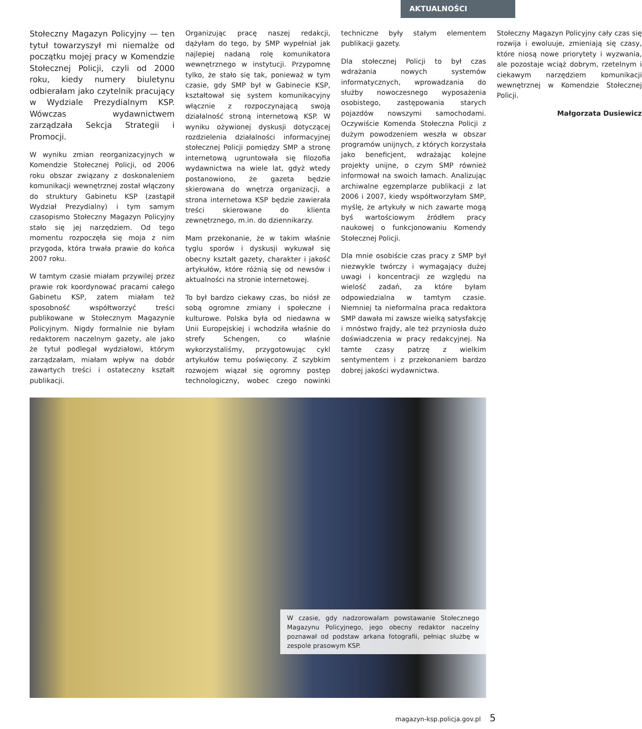AKTUALNOŚCI
Stołeczny Magazyn Policyjny — ten tytuł towarzyszył mi niemalże od początku mojej pracy w Komendzie Stołecznej Policji, czyli od 2000 roku, kiedy numery biuletynu odbierałam jako czytelnik pracujący w Wydziale Prezydialnym KSP. Wówczas wydawnictwem zarządzała Sekcja Strategii i Promocji.
W wyniku zmian reorganizacyjnych w Komendzie Stołecznej Policji, od 2006 roku obszar związany z doskonaleniem komunikacji wewnętrznej został włączony do struktury Gabinetu KSP (zastąpił Wydział Prezydialny) i tym samym czasopismo Stołeczny Magazyn Policyjny stało się jej narzędziem. Od tego momentu rozpoczęła się moja z nim przygoda, która trwała prawie do końca 2007 roku.
W tamtym czasie miałam przywilej przez prawie rok koordynować pracami całego Gabinetu KSP, zatem miałam też sposobność współtworzyć treści publikowane w Stołecznym Magazynie Policyjnym. Nigdy formalnie nie byłam redaktorem naczelnym gazety, ale jako że tytuł podlegał wydziałowi, którym zarządzałam, miałam wpływ na dobór zawartych treści i ostateczny kształt publikacji.
Organizując pracę naszej redakcji, dążyłam do tego, by SMP wypełniał jak najlepiej nadaną rolę komunikatora wewnętrznego w instytucji. Przypomnę tylko, że stało się tak, ponieważ w tym czasie, gdy SMP był w Gabinecie KSP, kształtował się system komunikacyjny włącznie z rozpoczynającą swoją działalność stroną internetową KSP. W wyniku ożywionej dyskusji dotyczącej rozdzielenia działalności informacyjnej stołecznej Policji pomiędzy SMP a stronę internetową ugruntowała się filozofia wydawnictwa na wiele lat, gdyż wtedy postanowiono, że gazeta będzie skierowana do wnętrza organizacji, a strona internetowa KSP będzie zawierała treści skierowane do klienta zewnętrznego, m.in. do dziennikarzy.
Mam przekonanie, że w takim właśnie tyglu sporów i dyskusji wykuwał się obecny kształt gazety, charakter i jakość artykułów, które różnią się od newsów i aktualności na stronie internetowej.
To był bardzo ciekawy czas, bo niósł ze sobą ogromne zmiany i społeczne i kulturowe. Polska była od niedawna w Unii Europejskiej i wchodziła właśnie do strefy Schengen, co właśnie wykorzystaliśmy, przygotowując cykl artykułów temu poświęcony. Z szybkim rozwojem wiązał się ogromny postęp technologiczny, wobec czego nowinki techniczne były stałym elementem publikacji gazety.
Dla stołecznej Policji to był czas wdrażania nowych systemów informatycznych, wprowadzania do służby nowoczesnego wyposażenia osobistego, zastępowania starych pojazdów nowszymi samochodami. Oczywiście Komenda Stołeczna Policji z dużym powodzeniem weszła w obszar programów unijnych, z których korzystała jako beneficjent, wdrażając kolejne projekty unijne, o czym SMP również informował na swoich łamach. Analizując archiwalne egzemplarze publikacji z lat 2006 i 2007, kiedy współtworzyłam SMP, myślę, że artykuły w nich zawarte mogą byś wartościowym źródłem pracy naukowej o funkcjonowaniu Komendy Stołecznej Policji.
Dla mnie osobiście czas pracy z SMP był niezwykle twórczy i wymagający dużej uwagi i koncentracji ze względu na wielość zadań, za które byłam odpowiedzialna w tamtym czasie. Niemniej ta nieformalna praca redaktora SMP dawała mi zawsze wielką satysfakcję i mnóstwo frajdy, ale też przyniosła dużo doświadczenia w pracy redakcyjnej. Na tamte czasy patrzę z wielkim sentymentem i z przekonaniem bardzo dobrej jakości wydawnictwa.
Stołeczny Magazyn Policyjny cały czas się rozwija i ewoluuje, zmieniają się czasy, które niosą nowe priorytety i wyzwania, ale pozostaje wciąż dobrym, rzetelnym i ciekawym narzędziem komunikacji wewnętrznej w Komendzie Stołecznej Policji.
Małgorzata Dusiewicz
W czasie, gdy nadzorowałam powstawanie Stołecznego Magazynu Policyjnego, jego obecny redaktor naczelny poznawał od podstaw arkana fotografii, pełniąc służbę w zespole prasowym KSP.
magazyn-ksp.policja.gov.pl 5